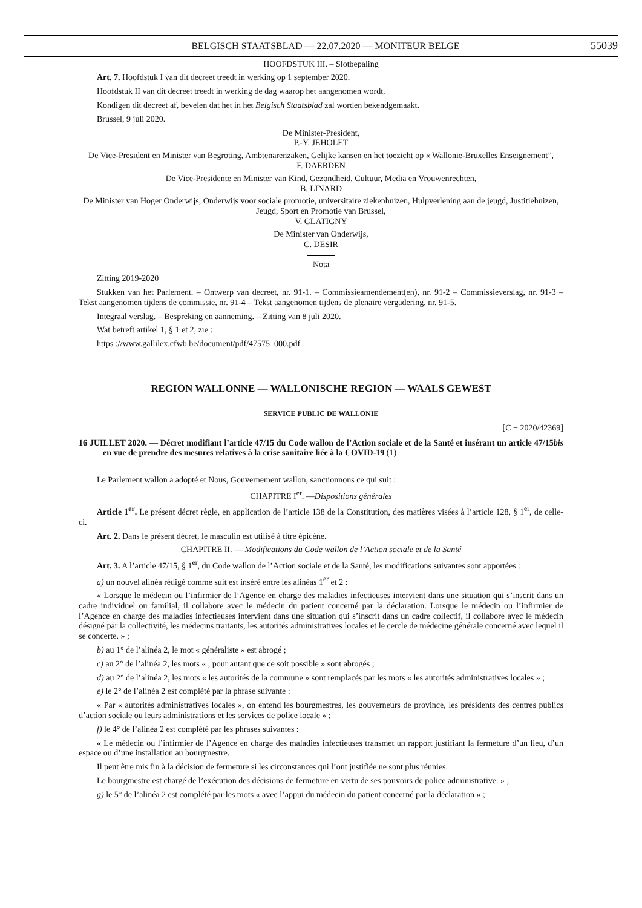BELGISCH STAATSBLAD — 22.07.2020 — MONITEUR BELGE 55039
HOOFDSTUK III. – Slotbepaling
Art. 7. Hoofdstuk I van dit decreet treedt in werking op 1 september 2020.
Hoofdstuk II van dit decreet treedt in werking de dag waarop het aangenomen wordt.
Kondigen dit decreet af, bevelen dat het in het Belgisch Staatsblad zal worden bekendgemaakt.
Brussel, 9 juli 2020.
De Minister-President,
P.-Y. JEHOLET
De Vice-President en Minister van Begroting, Ambtenarenzaken, Gelijke kansen en het toezicht op « Wallonie-Bruxelles Enseignement”,
F. DAERDEN
De Vice-Presidente en Minister van Kind, Gezondheid, Cultuur, Media en Vrouwenrechten,
B. LINARD
De Minister van Hoger Onderwijs, Onderwijs voor sociale promotie, universitaire ziekenhuizen, Hulpverlening aan de jeugd, Justitiehuizen, Jeugd, Sport en Promotie van Brussel,
V. GLATIGNY
De Minister van Onderwijs,
C. DESIR
Nota
Zitting 2019-2020
Stukken van het Parlement. – Ontwerp van decreet, nr. 91-1. – Commissieamendement(en), nr. 91-2 – Commissieverslag, nr. 91-3 – Tekst aangenomen tijdens de commissie, nr. 91-4 – Tekst aangenomen tijdens de plenaire vergadering, nr. 91-5.
Integraal verslag. – Bespreking en aanneming. – Zitting van 8 juli 2020.
Wat betreft artikel 1, § 1 et 2, zie :
https ://www.gallilex.cfwb.be/document/pdf/47575_000.pdf
REGION WALLONNE — WALLONISCHE REGION — WAALS GEWEST
SERVICE PUBLIC DE WALLONIE
[C − 2020/42369]
16 JUILLET 2020. — Décret modifiant l’article 47/15 du Code wallon de l’Action sociale et de la Santé et insérant un article 47/15bis en vue de prendre des mesures relatives à la crise sanitaire liée à la COVID-19 (1)
Le Parlement wallon a adopté et Nous, Gouvernement wallon, sanctionnons ce qui suit :
CHAPITRE I<sup>er</sup>. —Dispositions générales
Article 1<sup>er</sup>. Le présent décret règle, en application de l’article 138 de la Constitution, des matières visées à l’article 128, § 1<sup>er</sup>, de celle-ci.
Art. 2. Dans le présent décret, le masculin est utilisé à titre épicène.
CHAPITRE II. — Modifications du Code wallon de l’Action sociale et de la Santé
Art. 3. A l’article 47/15, § 1<sup>er</sup>, du Code wallon de l’Action sociale et de la Santé, les modifications suivantes sont apportées :
a) un nouvel alinéa rédigé comme suit est inséré entre les alinéas 1<sup>er</sup> et 2 :
« Lorsque le médecin ou l’infirmier de l’Agence en charge des maladies infectieuses intervient dans une situation qui s’inscrit dans un cadre individuel ou familial, il collabore avec le médecin du patient concerné par la déclaration. Lorsque le médecin ou l’infirmier de l’Agence en charge des maladies infectieuses intervient dans une situation qui s’inscrit dans un cadre collectif, il collabore avec le médecin désigné par la collectivité, les médecins traitants, les autorités administratives locales et le cercle de médecine générale concerné avec lequel il se concerte. » ;
b) au 1° de l’alinéa 2, le mot « généraliste » est abrogé ;
c) au 2° de l’alinéa 2, les mots « , pour autant que ce soit possible » sont abrogés ;
d) au 2° de l’alinéa 2, les mots « les autorités de la commune » sont remplacés par les mots « les autorités administratives locales » ;
e) le 2° de l’alinéa 2 est complété par la phrase suivante :
« Par « autorités administratives locales », on entend les bourgmestres, les gouverneurs de province, les présidents des centres publics d’action sociale ou leurs administrations et les services de police locale » ;
f) le 4° de l’alinéa 2 est complété par les phrases suivantes :
« Le médecin ou l’infirmier de l’Agence en charge des maladies infectieuses transmet un rapport justifiant la fermeture d’un lieu, d’un espace ou d’une installation au bourgmestre.
Il peut être mis fin à la décision de fermeture si les circonstances qui l’ont justifiée ne sont plus réunies.
Le bourgmestre est chargé de l’exécution des décisions de fermeture en vertu de ses pouvoirs de police administrative. » ;
g) le 5° de l’alinéa 2 est complété par les mots « avec l’appui du médecin du patient concerné par la déclaration » ;